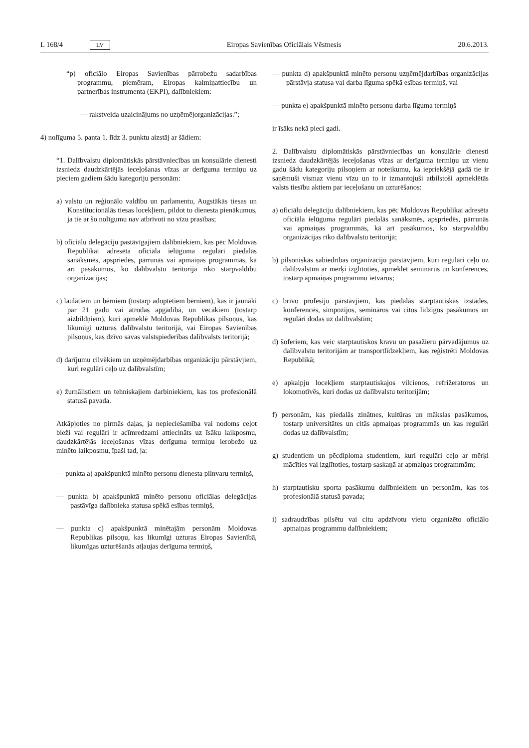L 168/4 LV Eiropas Savienības Oficiālais Vēstnesis 20.6.2013.
“p) oficiālo Eiropas Savienības pārrobežu sadarbības programmu, piemēram, Eiropas kaimiņattiecību un partnerības instrumenta (EKPI), dalībniekiem:
— rakstveida uzaicinājums no uzņēmējorganizācijas.”;
4) nolīguma 5. panta 1. līdz 3. punktu aizstāj ar šādiem:
“1. Dalībvalstu diplomātiskās pārstāvniecības un konsulārie dienesti izsniedz daudzkārtējās ieceļošanas vīzas ar derīguma termiņu uz pieciem gadiem šādu kategoriju personām:
a) valstu un reģionālo valdību un parlamentu, Augstākās tiesas un Konstitucionālās tiesas locekļiem, pildot to dienesta pienākumus, ja tie ar šo nolīgumu nav atbrīvoti no vīzu prasības;
b) oficiālu delegāciju pastāvīgajiem dalībniekiem, kas pēc Moldovas Republikai adresēta oficiāla ielūguma regulāri piedalās sanāksmēs, apspriedēs, pārrunās vai apmaiņas programmās, kā arī pasākumos, ko dalībvalstu teritorijā rīko starpvaldību organizācijas;
c) laulātiem un bērniem (tostarp adoptētiem bērniem), kas ir jaunāki par 21 gadu vai atrodas apgādībā, un vecākiem (tostarp aizbildņiem), kuri apmeklē Moldovas Republikas pilsoņus, kas likumīgi uzturas dalībvalstu teritorijā, vai Eiropas Savienības pilsoņus, kas dzīvo savas valstspiederības dalībvalsts teritorijā;
d) darījumu cilvēkiem un uzņēmējdarbības organizāciju pārstāvjiem, kuri regulāri ceļo uz dalībvalstīm;
e) žurnālistiem un tehniskajiem darbiniekiem, kas tos profesionālā statusā pavada.
Atkāpjoties no pirmās daļas, ja nepieciešamība vai nodoms ceļot bieži vai regulāri ir acīmredzami attiecināts uz īsāku laikposmu, daudzkārtējās ieceļošanas vīzas derīguma termiņu ierobežo uz minēto laikposmu, īpaši tad, ja:
— punkta a) apakšpunktā minēto personu dienesta pilnvaru termiņš,
— punkta b) apakšpunktā minēto personu oficiālas delegācijas pastāvīga dalībnieka statusa spēkā esības termiņš,
— punkta c) apakšpunktā minētajām personām Moldovas Republikas pilsoņu, kas likumīgi uzturas Eiropas Savienībā, likumīgas uzturēšanās atļaujas derīguma termiņš,
— punkta d) apakšpunktā minēto personu uzņēmējdarbības organizācijas pārstāvja statusa vai darba līguma spēkā esības termiņš, vai
— punkta e) apakšpunktā minēto personu darba līguma termiņš
ir īsāks nekā pieci gadi.
2. Dalībvalstu diplomātiskās pārstāvniecības un konsulārie dienesti izsniedz daudzkārtējās ieceļošanas vīzas ar derīguma termiņu uz vienu gadu šādu kategoriju pilsoņiem ar noteikumu, ka iepriekšējā gadā tie ir saņēmuši vismaz vienu vīzu un to ir izmantojuši atbilstoši apmeklētās valsts tiesību aktiem par ieceļošanu un uzturēšanos:
a) oficiālu delegāciju dalībniekiem, kas pēc Moldovas Republikai adresēta oficiāla ielūguma regulāri piedalās sanāksmēs, apspriedēs, pārrunās vai apmaiņas programmās, kā arī pasākumos, ko starpvaldību organizācijas rīko dalībvalstu teritorijā;
b) pilsoniskās sabiedrības organizāciju pārstāvjiem, kuri regulāri ceļo uz dalībvalstīm ar mērķi izglītoties, apmeklēt seminārus un konferences, tostarp apmaiņas programmu ietvaros;
c) brīvo profesiju pārstāvjiem, kas piedalās starptautiskās izstādēs, konferencēs, simpozijos, semināros vai citos līdzīgos pasākumos un regulāri dodas uz dalībvalstīm;
d) šoferiem, kas veic starptautiskos kravu un pasažieru pārvadājumus uz dalībvalstu teritorijām ar transportlīdzekļiem, kas reģistrēti Moldovas Republikā;
e) apkalpju locekļiem starptautiskajos vilcienos, refrižeratoros un lokomotīvēs, kuri dodas uz dalībvalstu teritorijām;
f) personām, kas piedalās zinātnes, kultūras un mākslas pasākumos, tostarp universitātes un citās apmaiņas programmās un kas regulāri dodas uz dalībvalstīm;
g) studentiem un pēcdiploma studentiem, kuri regulāri ceļo ar mērķi mācīties vai izglītoties, tostarp saskaņā ar apmaiņas programmām;
h) starptautisku sporta pasākumu dalībniekiem un personām, kas tos profesionālā statusā pavada;
i) sadraudzības pilsētu vai citu apdzīvotu vietu organizēto oficiālo apmaiņas programmu dalībniekiem;